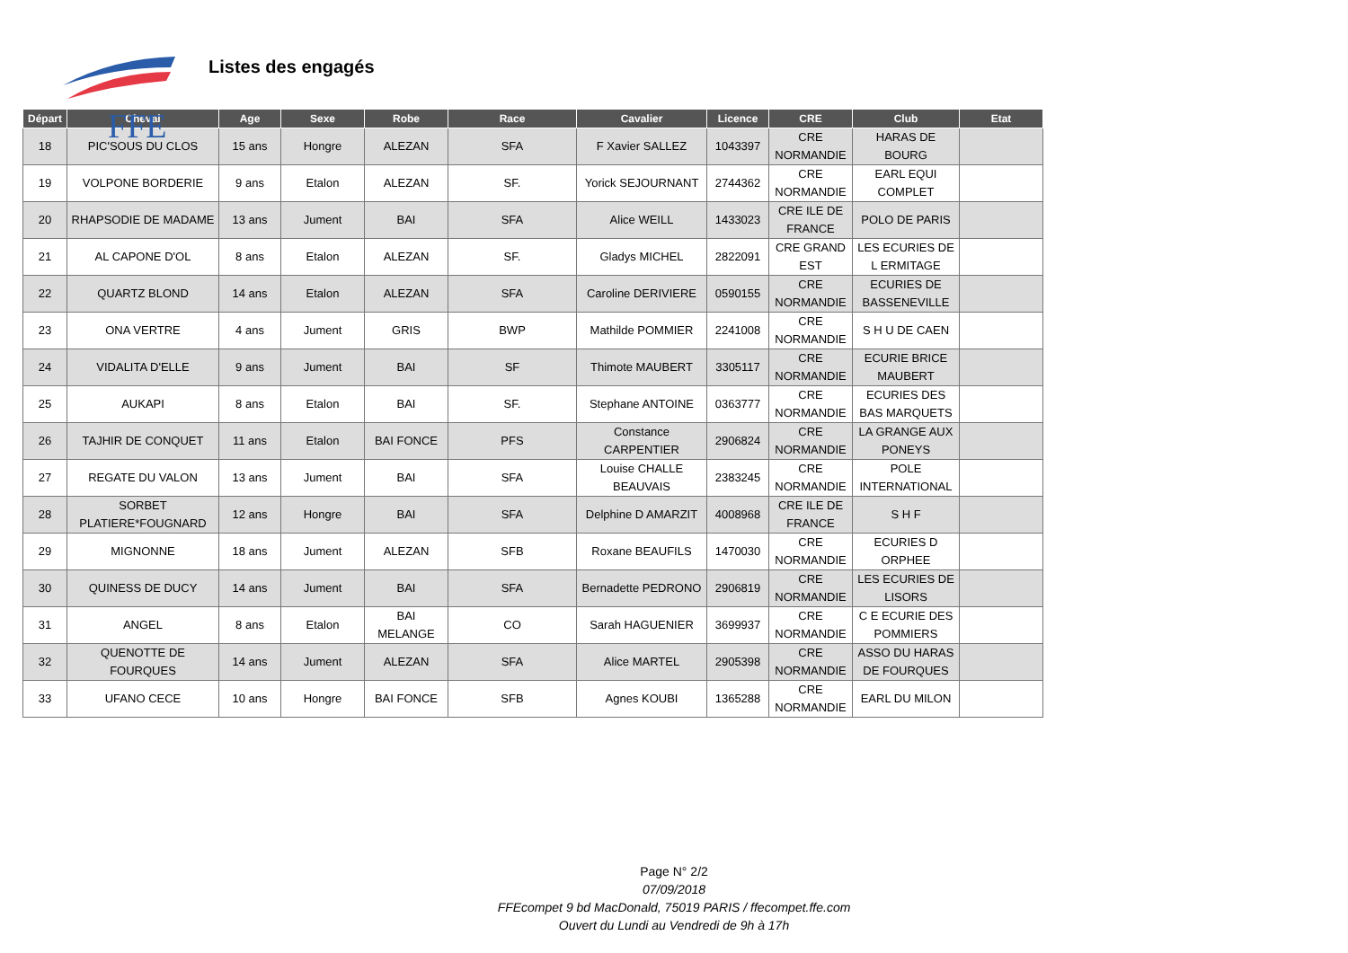FFE
Listes des engagés
| Départ | Cheval | Age | Sexe | Robe | Race | Cavalier | Licence | CRE | Club | Etat |
| --- | --- | --- | --- | --- | --- | --- | --- | --- | --- | --- |
| 18 | PIC'SOUS DU CLOS | 15 ans | Hongre | ALEZAN | SFA | F Xavier SALLEZ | 1043397 | CRE NORMANDIE | HARAS DE BOURG | |
| 19 | VOLPONE BORDERIE | 9 ans | Etalon | ALEZAN | SF. | Yorick SEJOURNANT | 2744362 | CRE NORMANDIE | EARL EQUI COMPLET | |
| 20 | RHAPSODIE DE MADAME | 13 ans | Jument | BAI | SFA | Alice WEILL | 1433023 | CRE ILE DE FRANCE | POLO DE PARIS | |
| 21 | AL CAPONE D'OL | 8 ans | Etalon | ALEZAN | SF. | Gladys MICHEL | 2822091 | CRE GRAND EST | LES ECURIES DE L ERMITAGE | |
| 22 | QUARTZ BLOND | 14 ans | Etalon | ALEZAN | SFA | Caroline DERIVIERE | 0590155 | CRE NORMANDIE | ECURIES DE BASSENEVILLE | |
| 23 | ONA VERTRE | 4 ans | Jument | GRIS | BWP | Mathilde POMMIER | 2241008 | CRE NORMANDIE | S H U DE CAEN | |
| 24 | VIDALITA D'ELLE | 9 ans | Jument | BAI | SF | Thimote MAUBERT | 3305117 | CRE NORMANDIE | ECURIE BRICE MAUBERT | |
| 25 | AUKAPI | 8 ans | Etalon | BAI | SF. | Stephane ANTOINE | 0363777 | CRE NORMANDIE | ECURIES DES BAS MARQUETS | |
| 26 | TAJHIR DE CONQUET | 11 ans | Etalon | BAI FONCE | PFS | Constance CARPENTIER | 2906824 | CRE NORMANDIE | LA GRANGE AUX PONEYS | |
| 27 | REGATE DU VALON | 13 ans | Jument | BAI | SFA | Louise CHALLE BEAUVAIS | 2383245 | CRE NORMANDIE | POLE INTERNATIONAL | |
| 28 | SORBET PLATIERE*FOUGNARD | 12 ans | Hongre | BAI | SFA | Delphine D AMARZIT | 4008968 | CRE ILE DE FRANCE | S H F | |
| 29 | MIGNONNE | 18 ans | Jument | ALEZAN | SFB | Roxane BEAUFILS | 1470030 | CRE NORMANDIE | ECURIES D ORPHEE | |
| 30 | QUINESS DE DUCY | 14 ans | Jument | BAI | SFA | Bernadette PEDRONO | 2906819 | CRE NORMANDIE | LES ECURIES DE LISORS | |
| 31 | ANGEL | 8 ans | Etalon | BAI MELANGE | CO | Sarah HAGUENIER | 3699937 | CRE NORMANDIE | C E ECURIE DES POMMIERS | |
| 32 | QUENOTTE DE FOURQUES | 14 ans | Jument | ALEZAN | SFA | Alice MARTEL | 2905398 | CRE NORMANDIE | ASSO DU HARAS DE FOURQUES | |
| 33 | UFANO CECE | 10 ans | Hongre | BAI FONCE | SFB | Agnes KOUBI | 1365288 | CRE NORMANDIE | EARL DU MILON | |
Page N° 2/2
07/09/2018
FFEcompet 9 bd MacDonald, 75019 PARIS / ffecompet.ffe.com
Ouvert du Lundi au Vendredi de 9h à 17h